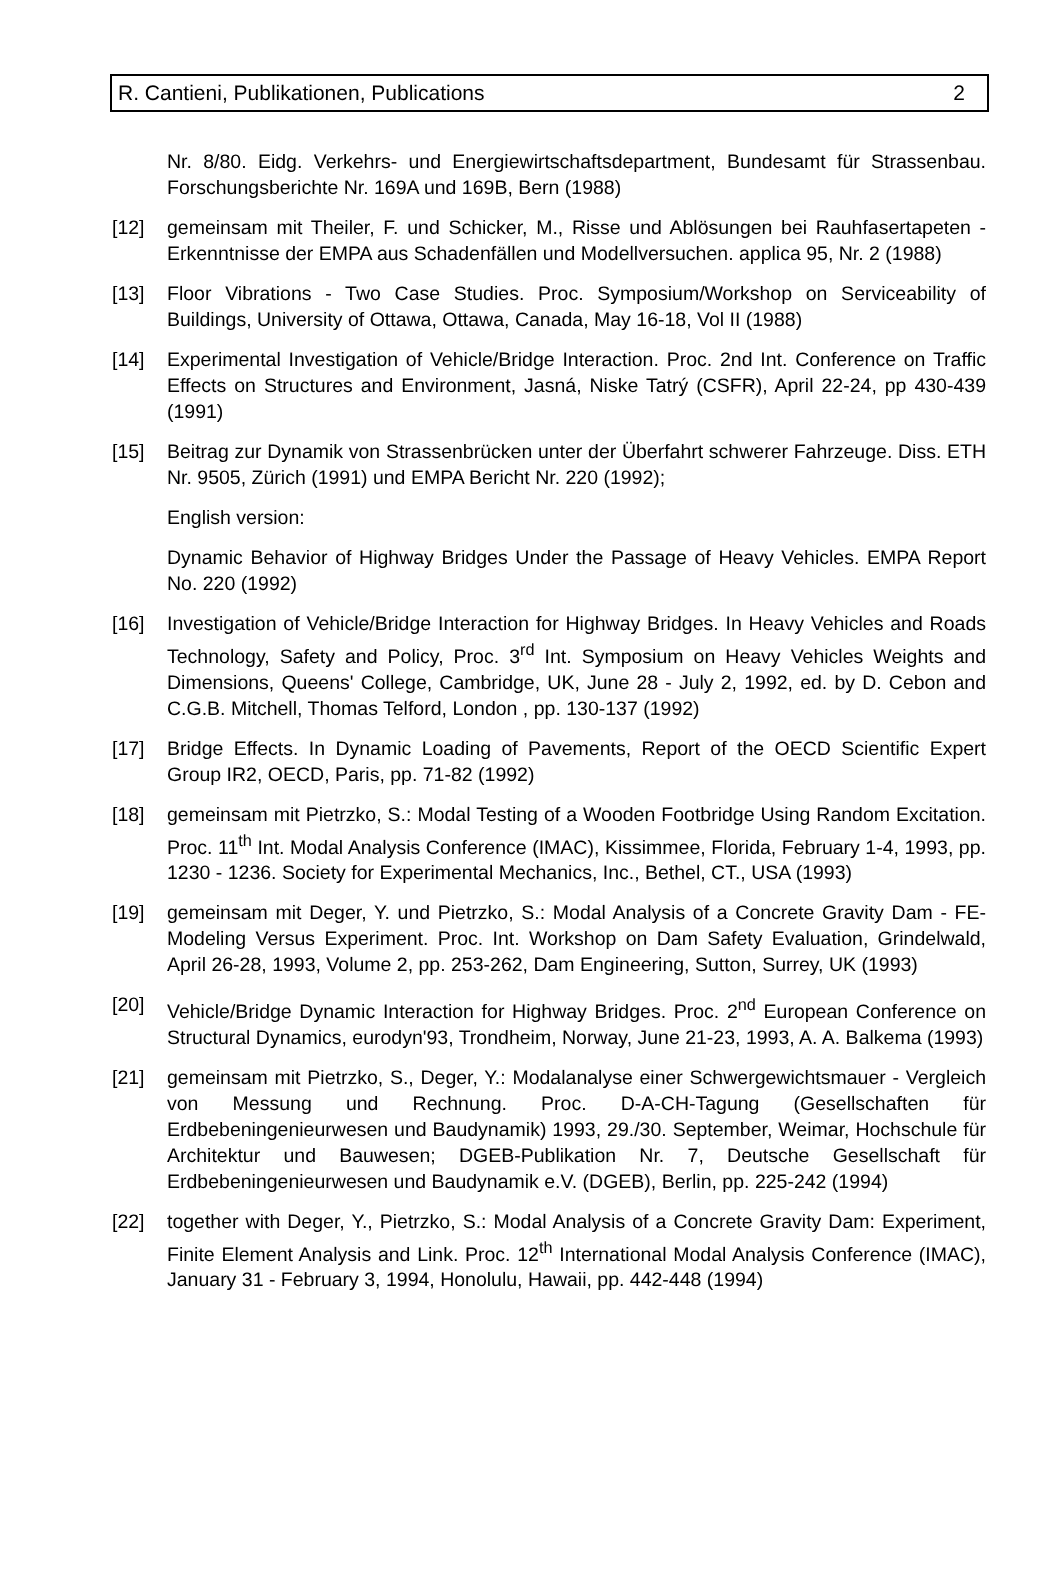R. Cantieni, Publikationen, Publications 2
Nr. 8/80. Eidg. Verkehrs- und Energiewirtschaftsdepartment, Bundesamt für Strassenbau. Forschungsberichte Nr. 169A und 169B, Bern (1988)
[12] gemeinsam mit Theiler, F. und Schicker, M., Risse und Ablösungen bei Rauhfasertapeten - Erkenntnisse der EMPA aus Schadenfällen und Modellversuchen. applica 95, Nr. 2 (1988)
[13] Floor Vibrations - Two Case Studies. Proc. Symposium/Workshop on Serviceability of Buildings, University of Ottawa, Ottawa, Canada, May 16-18, Vol II (1988)
[14] Experimental Investigation of Vehicle/Bridge Interaction. Proc. 2nd Int. Conference on Traffic Effects on Structures and Environment, Jasná, Niske Tatrý (CSFR), April 22-24, pp 430-439 (1991)
[15] Beitrag zur Dynamik von Strassenbrücken unter der Überfahrt schwerer Fahrzeuge. Diss. ETH Nr. 9505, Zürich (1991) und EMPA Bericht Nr. 220 (1992);
English version:
Dynamic Behavior of Highway Bridges Under the Passage of Heavy Vehicles. EMPA Report No. 220 (1992)
[16] Investigation of Vehicle/Bridge Interaction for Highway Bridges. In Heavy Vehicles and Roads Technology, Safety and Policy, Proc. 3<sup>rd</sup> Int. Symposium on Heavy Vehicles Weights and Dimensions, Queens' College, Cambridge, UK, June 28 - July 2, 1992, ed. by D. Cebon and C.G.B. Mitchell, Thomas Telford, London , pp. 130-137 (1992)
[17] Bridge Effects. In Dynamic Loading of Pavements, Report of the OECD Scientific Expert Group IR2, OECD, Paris, pp. 71-82 (1992)
[18] gemeinsam mit Pietrzko, S.: Modal Testing of a Wooden Footbridge Using Random Excitation. Proc. 11<sup>th</sup> Int. Modal Analysis Conference (IMAC), Kissimmee, Florida, February 1-4, 1993, pp. 1230 - 1236. Society for Experimental Mechanics, Inc., Bethel, CT., USA (1993)
[19] gemeinsam mit Deger, Y. und Pietrzko, S.: Modal Analysis of a Concrete Gravity Dam - FE-Modeling Versus Experiment. Proc. Int. Workshop on Dam Safety Evaluation, Grindelwald, April 26-28, 1993, Volume 2, pp. 253-262, Dam Engineering, Sutton, Surrey, UK (1993)
[20] Vehicle/Bridge Dynamic Interaction for Highway Bridges. Proc. 2<sup>nd</sup> European Conference on Structural Dynamics, eurodyn'93, Trondheim, Norway, June 21-23, 1993, A. A. Balkema (1993)
[21] gemeinsam mit Pietrzko, S., Deger, Y.: Modalanalyse einer Schwergewichtsmauer - Vergleich von Messung und Rechnung. Proc. D-A-CH-Tagung (Gesellschaften für Erdbebeningenieurwesen und Baudynamik) 1993, 29./30. September, Weimar, Hochschule für Architektur und Bauwesen; DGEB-Publikation Nr. 7, Deutsche Gesellschaft für Erdbebeningenieurwesen und Baudynamik e.V. (DGEB), Berlin, pp. 225-242 (1994)
[22] together with Deger, Y., Pietrzko, S.: Modal Analysis of a Concrete Gravity Dam: Experiment, Finite Element Analysis and Link. Proc. 12<sup>th</sup> International Modal Analysis Conference (IMAC), January 31 - February 3, 1994, Honolulu, Hawaii, pp. 442-448 (1994)